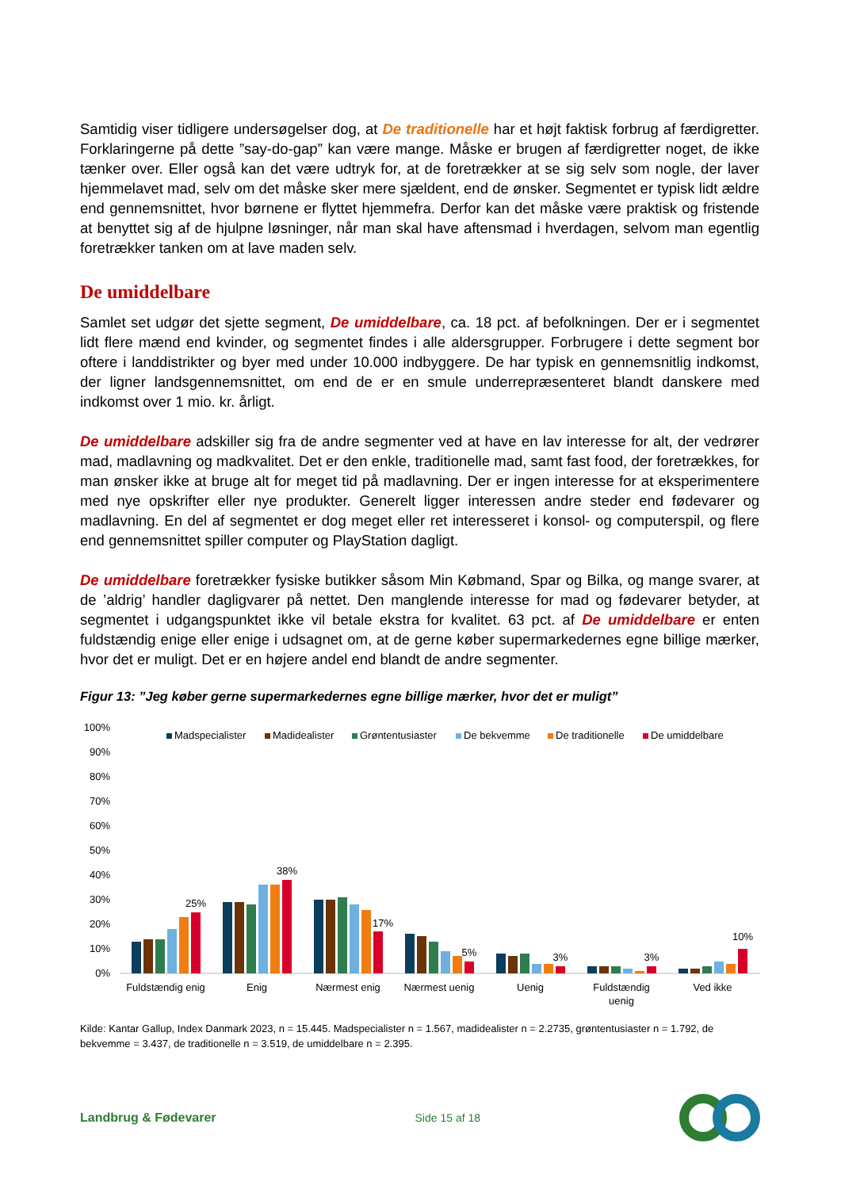Samtidig viser tidligere undersøgelser dog, at De traditionelle har et højt faktisk forbrug af færdigretter. Forklaringerne på dette ”say-do-gap” kan være mange. Måske er brugen af færdigretter noget, de ikke tænker over. Eller også kan det være udtryk for, at de foretrækker at se sig selv som nogle, der laver hjemmelavet mad, selv om det måske sker mere sjældent, end de ønsker. Segmentet er typisk lidt ældre end gennemsnittet, hvor børnene er flyttet hjemmefra. Derfor kan det måske være praktisk og fristende at benyttet sig af de hjulpne løsninger, når man skal have aftensmad i hverdagen, selvom man egentlig foretrækker tanken om at lave maden selv.
De umiddelbare
Samlet set udgør det sjette segment, De umiddelbare, ca. 18 pct. af befolkningen. Der er i segmentet lidt flere mænd end kvinder, og segmentet findes i alle aldersgrupper. Forbrugere i dette segment bor oftere i landdistrikter og byer med under 10.000 indbyggere. De har typisk en gennemsnitlig indkomst, der ligner landsgennemsnittet, om end de er en smule underrepræsenteret blandt danskere med indkomst over 1 mio. kr. årligt.
De umiddelbare adskiller sig fra de andre segmenter ved at have en lav interesse for alt, der vedrører mad, madlavning og madkvalitet. Det er den enkle, traditionelle mad, samt fast food, der foretrækkes, for man ønsker ikke at bruge alt for meget tid på madlavning. Der er ingen interesse for at eksperimentere med nye opskrifter eller nye produkter. Generelt ligger interessen andre steder end fødevarer og madlavning. En del af segmentet er dog meget eller ret interesseret i konsol- og computerspil, og flere end gennemsnittet spiller computer og PlayStation dagligt.
De umiddelbare foretrækker fysiske butikker såsom Min Købmand, Spar og Bilka, og mange svarer, at de ’aldrig’ handler dagligvarer på nettet. Den manglende interesse for mad og fødevarer betyder, at segmentet i udgangspunktet ikke vil betale ekstra for kvalitet. 63 pct. af De umiddelbare er enten fuldstændig enige eller enige i udsagnet om, at de gerne køber supermarkedernes egne billige mærker, hvor det er muligt. Det er en højere andel end blandt de andre segmenter.
Figur 13: ”Jeg køber gerne supermarkedernes egne billige mærker, hvor det er muligt”
100%
90%
80%
70%
60%
50%
40%
30%
20%
10%
0%
Madspecialister
Madidealister
Grøntentusiaster
De bekvemme
De traditionelle
De umiddelbare
25%
38%
17%
5%
3%
3%
10%
Fuldstændig enig
Enig
Nærmest enig
Nærmest uenig
Uenig
Fuldstændig
uenig
Ved ikke
Kilde: Kantar Gallup, Index Danmark 2023, n = 15.445. Madspecialister n = 1.567, madidealister n = 2.2735, grøntentusiaster n = 1.792, de bekvemme = 3.437, de traditionelle n = 3.519, de umiddelbare n = 2.395.
Landbrug & Fødevarer Side 15 af 18